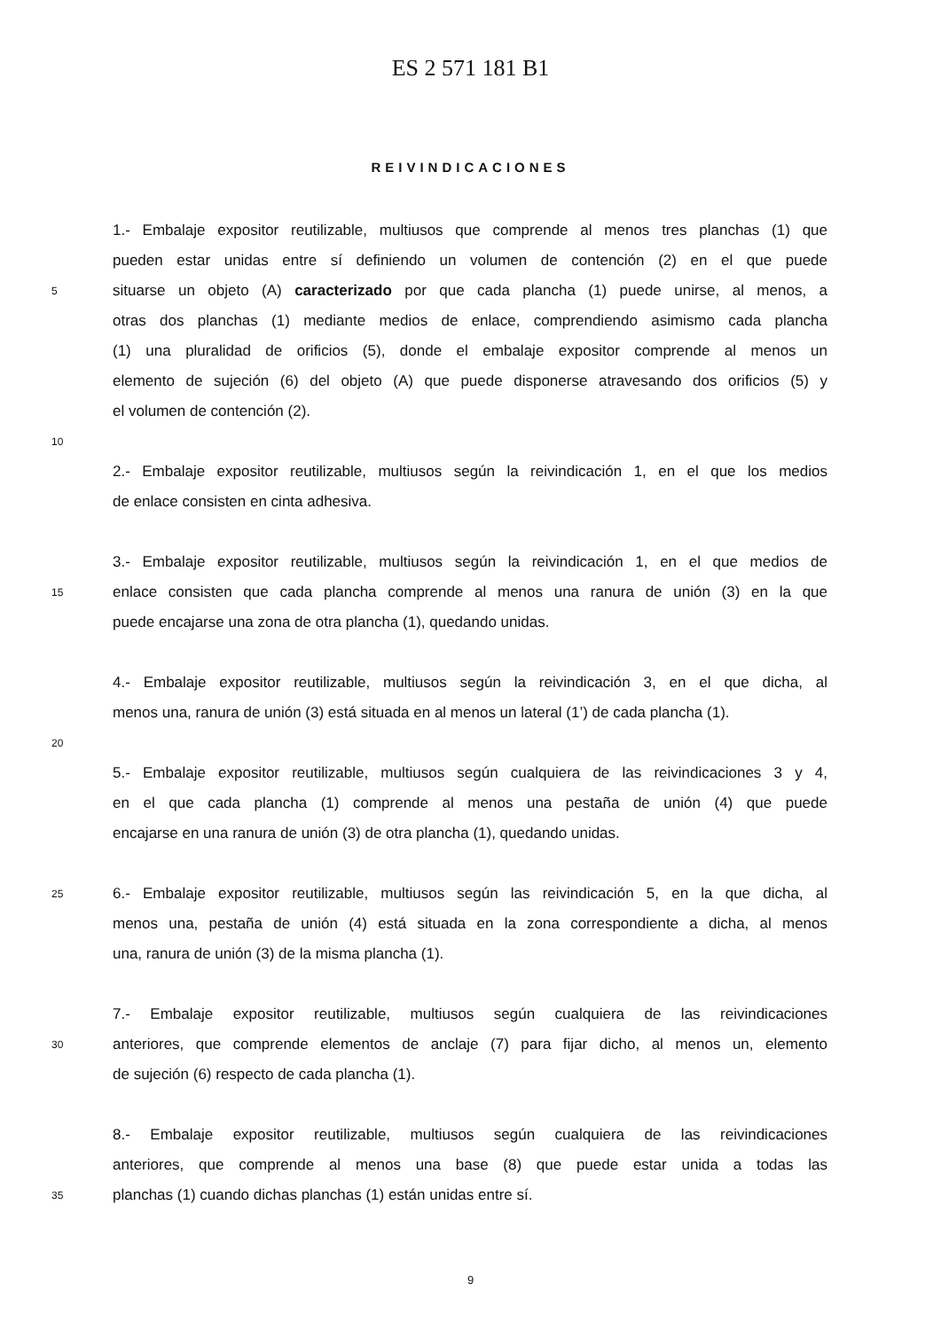ES 2 571 181 B1
REIVINDICACIONES
1.- Embalaje expositor reutilizable, multiusos que comprende al menos tres planchas (1) que
pueden estar unidas entre sí definiendo un volumen de contención (2) en el que puede
5
situarse un objeto (A) caracterizado por que cada plancha (1) puede unirse, al menos, a
otras dos planchas (1) mediante medios de enlace, comprendiendo asimismo cada plancha
(1) una pluralidad de orificios (5), donde el embalaje expositor comprende al menos un
elemento de sujeción (6) del objeto (A) que puede disponerse atravesando dos orificios (5) y
el volumen de contención (2).
10
2.- Embalaje expositor reutilizable, multiusos según la reivindicación 1, en el que los medios
de enlace consisten en cinta adhesiva.
3.- Embalaje expositor reutilizable, multiusos según la reivindicación 1, en el que medios de
15
enlace consisten que cada plancha comprende al menos una ranura de unión (3) en la que
puede encajarse una zona de otra plancha (1), quedando unidas.
4.- Embalaje expositor reutilizable, multiusos según la reivindicación 3, en el que dicha, al
menos una, ranura de unión (3) está situada en al menos un lateral (1’) de cada plancha (1).
20
5.- Embalaje expositor reutilizable, multiusos según cualquiera de las reivindicaciones 3 y 4,
en el que cada plancha (1) comprende al menos una pestaña de unión (4) que puede
encajarse en una ranura de unión (3) de otra plancha (1), quedando unidas.
25
6.- Embalaje expositor reutilizable, multiusos según las reivindicación 5, en la que dicha, al
menos una, pestaña de unión (4) está situada en la zona correspondiente a dicha, al menos
una, ranura de unión (3) de la misma plancha (1).
7.- Embalaje expositor reutilizable, multiusos según cualquiera de las reivindicaciones
30
anteriores, que comprende elementos de anclaje (7) para fijar dicho, al menos un, elemento
de sujeción (6) respecto de cada plancha (1).
8.- Embalaje expositor reutilizable, multiusos según cualquiera de las reivindicaciones
anteriores, que comprende al menos una base (8) que puede estar unida a todas las
35
planchas (1) cuando dichas planchas (1) están unidas entre sí.
9